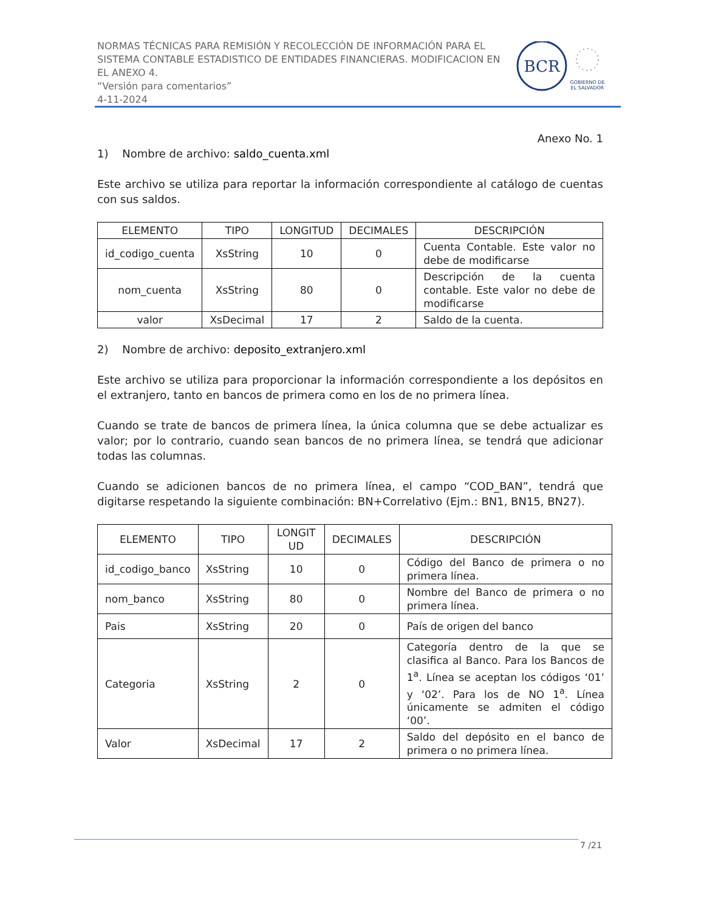NORMAS TÉCNICAS PARA REMISIÓN Y RECOLECCIÓN DE INFORMACIÓN PARA EL SISTEMA CONTABLE ESTADISTICO DE ENTIDADES FINANCIERAS. MODIFICACION EN EL ANEXO 4.
“Versión para comentarios”
4-11-2024
BCR
GOBIERNO DE
EL SALVADOR
Anexo No. 1
1) Nombre de archivo: saldo_cuenta.xml
Este archivo se utiliza para reportar la información correspondiente al catálogo de cuentas con sus saldos.
| ELEMENTO | TIPO | LONGITUD | DECIMALES | DESCRIPCIÓN |
| --- | --- | --- | --- | --- |
| id_codigo_cuenta | XsString | 10 | 0 | Cuenta Contable. Este valor no debe de modificarse |
| nom_cuenta | XsString | 80 | 0 | Descripción de la cuenta contable. Este valor no debe de modificarse |
| valor | XsDecimal | 17 | 2 | Saldo de la cuenta. |
2) Nombre de archivo: deposito_extranjero.xml
Este archivo se utiliza para proporcionar la información correspondiente a los depósitos en el extranjero, tanto en bancos de primera como en los de no primera línea.
Cuando se trate de bancos de primera línea, la única columna que se debe actualizar es valor; por lo contrario, cuando sean bancos de no primera línea, se tendrá que adicionar todas las columnas.
Cuando se adicionen bancos de no primera línea, el campo “COD_BAN”, tendrá que digitarse respetando la siguiente combinación: BN+Correlativo (Ejm.: BN1, BN15, BN27).
| ELEMENTO | TIPO | LONGIT UD | DECIMALES | DESCRIPCIÓN |
| --- | --- | --- | --- | --- |
| id_codigo_banco | XsString | 10 | 0 | Código del Banco de primera o no primera línea. |
| nom_banco | XsString | 80 | 0 | Nombre del Banco de primera o no primera línea. |
| Pais | XsString | 20 | 0 | País de origen del banco |
| Categoria | XsString | 2 | 0 | Categoría dentro de la que se clasifica al Banco. Para los Bancos de 1<sup>a</sup>. Línea se aceptan los códigos ‘01’ y ‘02’. Para los de NO 1<sup>a</sup>. Línea únicamente se admiten el código ‘00’. |
| Valor | XsDecimal | 17 | 2 | Saldo del depósito en el banco de primera o no primera línea. |
7 /21